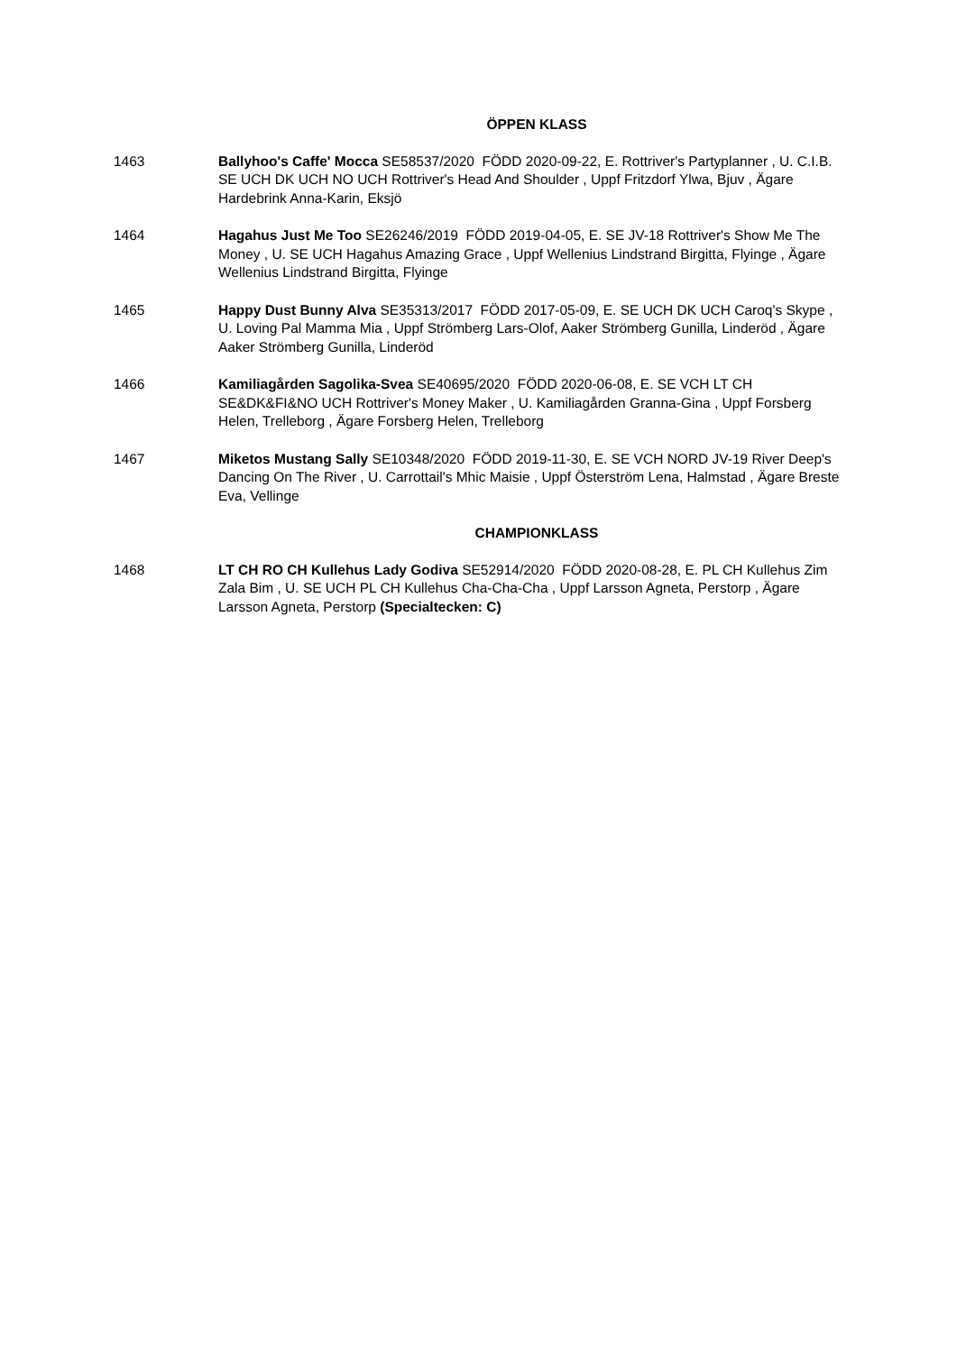ÖPPEN KLASS
1463 Ballyhoo's Caffe' Mocca SE58537/2020 FÖDD 2020-09-22, E. Rottriver's Partyplanner , U. C.I.B. SE UCH DK UCH NO UCH Rottriver's Head And Shoulder , Uppf Fritzdorf Ylwa, Bjuv , Ägare Hardebrink Anna-Karin, Eksjö
1464 Hagahus Just Me Too SE26246/2019 FÖDD 2019-04-05, E. SE JV-18 Rottriver's Show Me The Money , U. SE UCH Hagahus Amazing Grace , Uppf Wellenius Lindstrand Birgitta, Flyinge , Ägare Wellenius Lindstrand Birgitta, Flyinge
1465 Happy Dust Bunny Alva SE35313/2017 FÖDD 2017-05-09, E. SE UCH DK UCH Caroq's Skype , U. Loving Pal Mamma Mia , Uppf Strömberg Lars-Olof, Aaker Strömberg Gunilla, Linderöd , Ägare Aaker Strömberg Gunilla, Linderöd
1466 Kamiliagården Sagolika-Svea SE40695/2020 FÖDD 2020-06-08, E. SE VCH LT CH SE&DK&FI&NO UCH Rottriver's Money Maker , U. Kamiliagården Granna-Gina , Uppf Forsberg Helen, Trelleborg , Ägare Forsberg Helen, Trelleborg
1467 Miketos Mustang Sally SE10348/2020 FÖDD 2019-11-30, E. SE VCH NORD JV-19 River Deep's Dancing On The River , U. Carrottail's Mhic Maisie , Uppf Österström Lena, Halmstad , Ägare Breste Eva, Vellinge
CHAMPIONKLASS
1468 LT CH RO CH Kullehus Lady Godiva SE52914/2020 FÖDD 2020-08-28, E. PL CH Kullehus Zim Zala Bim , U. SE UCH PL CH Kullehus Cha-Cha-Cha , Uppf Larsson Agneta, Perstorp , Ägare Larsson Agneta, Perstorp (Specialtecken: C)